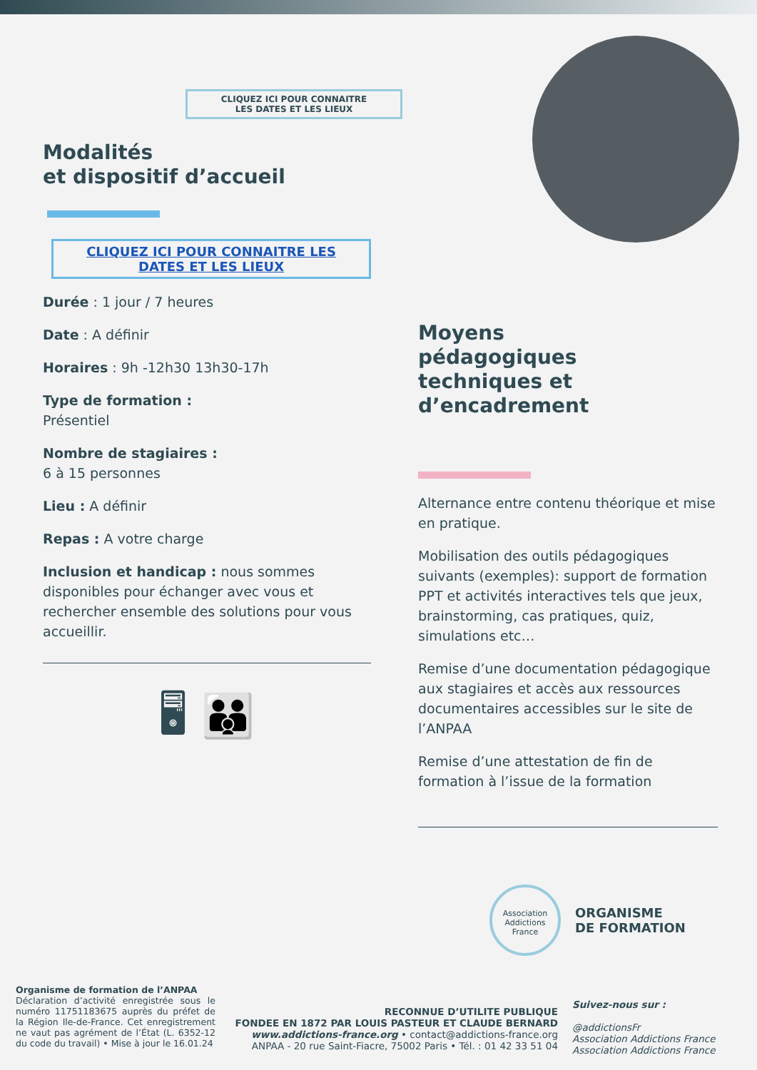CLIQUEZ ICI POUR CONNAITRE
LES DATES ET LES LIEUX
Modalités
et dispositif d’accueil
CLIQUEZ ICI POUR CONNAITRE LES
DATES ET LES LIEUX
Durée : 1 jour / 7 heures
Date : A définir
Horaires : 9h -12h30 13h30-17h
Type de formation :
Présentiel
Nombre de stagiaires :
6 à 15 personnes
Lieu : A définir
Repas : A votre charge
Inclusion et handicap : nous sommes disponibles pour échanger avec vous et rechercher ensemble des solutions pour vous accueillir.
🖥 👪
Moyens
pédagogiques
techniques et
d’encadrement
Alternance entre contenu théorique et mise en pratique.
Mobilisation des outils pédagogiques suivants (exemples): support de formation PPT et activités interactives tels que jeux, brainstorming, cas pratiques, quiz, simulations etc…
Remise d’une documentation pédagogique aux stagiaires et accès aux ressources documentaires accessibles sur le site de l’ANPAA
Remise d’une attestation de fin de formation à l’issue de la formation
Association
Addictions
France
ORGANISME
DE FORMATION
Organisme de formation de l’ANPAA
Déclaration d’activité enregistrée sous le numéro 11751183675 auprès du préfet de la Région Ile-de-France. Cet enregistrement ne vaut pas agrément de l’État (L. 6352-12 du code du travail) • Mise à jour le 16.01.24
RECONNUE D’UTILITE PUBLIQUE
FONDEE EN 1872 PAR LOUIS PASTEUR ET CLAUDE BERNARD
www.addictions-france.org • contact@addictions-france.org
ANPAA - 20 rue Saint-Fiacre, 75002 Paris • Tél. : 01 42 33 51 04
Suivez-nous sur :
@addictionsFr
Association Addictions France
Association Addictions France